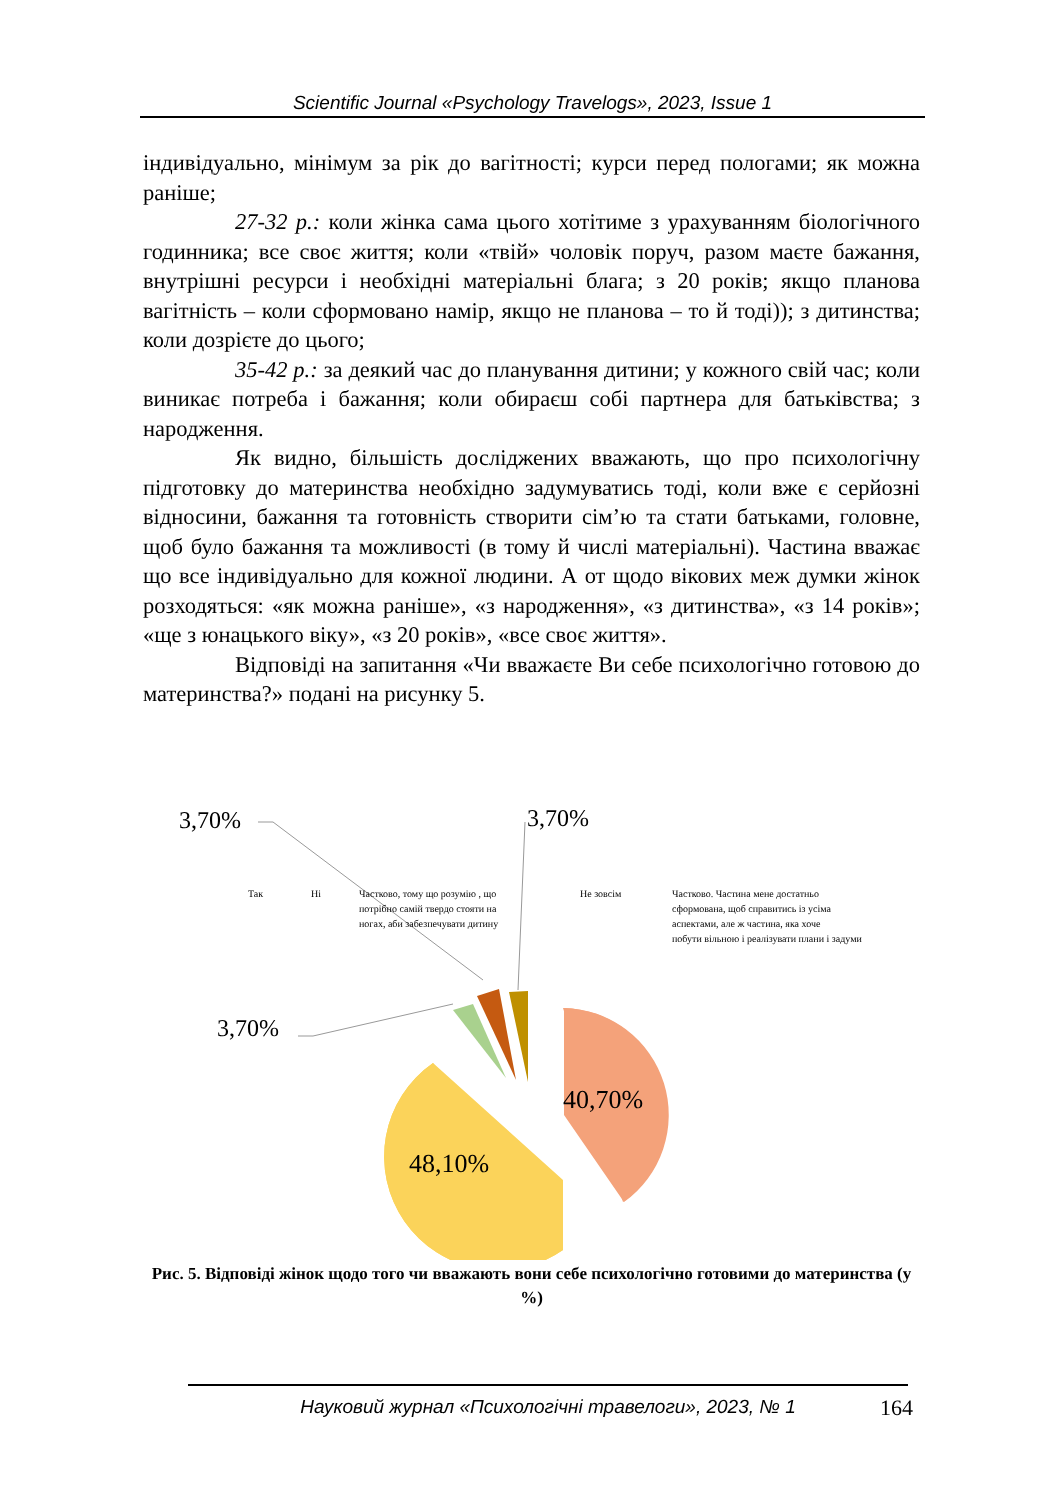Scientific Journal «Psychology Travelogs», 2023, Issue 1
індивідуально, мінімум за рік до вагітності; курси перед пологами; як можна раніше;
27-32 р.: коли жінка сама цього хотітиме з урахуванням біологічного годинника; все своє життя; коли «твій» чоловік поруч, разом маєте бажання, внутрішні ресурси і необхідні матеріальні блага; з 20 років; якщо планова вагітність – коли сформовано намір, якщо не планова – то й тоді)); з дитинства; коли дозрієте до цього;
35-42 р.: за деякий час до планування дитини; у кожного свій час; коли виникає потреба і бажання; коли обираєш собі партнера для батьківства; з народження.
Як видно, більшість досліджених вважають, що про психологічну підготовку до материнства необхідно задумуватись тоді, коли вже є серйозні відносини, бажання та готовність створити сім’ю та стати батьками, головне, щоб було бажання та можливості (в тому й числі матеріальні). Частина вважає що все індивідуально для кожної людини. А от щодо вікових меж думки жінок розходяться: «як можна раніше», «з народження», «з дитинства», «з 14 років»; «ще з юнацького віку», «з 20 років», «все своє життя».
Відповіді на запитання «Чи вважаєте Ви себе психологічно готовою до материнства?» подані на рисунку 5.
3,70%
3,70%
3,70%
Так
Ні
Частково, тому що розумію , що
потрібно самій твердо стояти на
ногах, аби забезпечувати дитину
Не зовсім
Частково. Частина мене достатньо
сформована, щоб справитись із усіма
аспектами, але ж частина, яка хоче
побути вільною і реалізувати плани і задуми
40,70%
48,10%
Рис. 5. Відповіді жінок щодо того чи вважають вони себе психологічно готовими до материнства (у %)
Науковий журнал «Психологічні травелоги», 2023, № 1 164